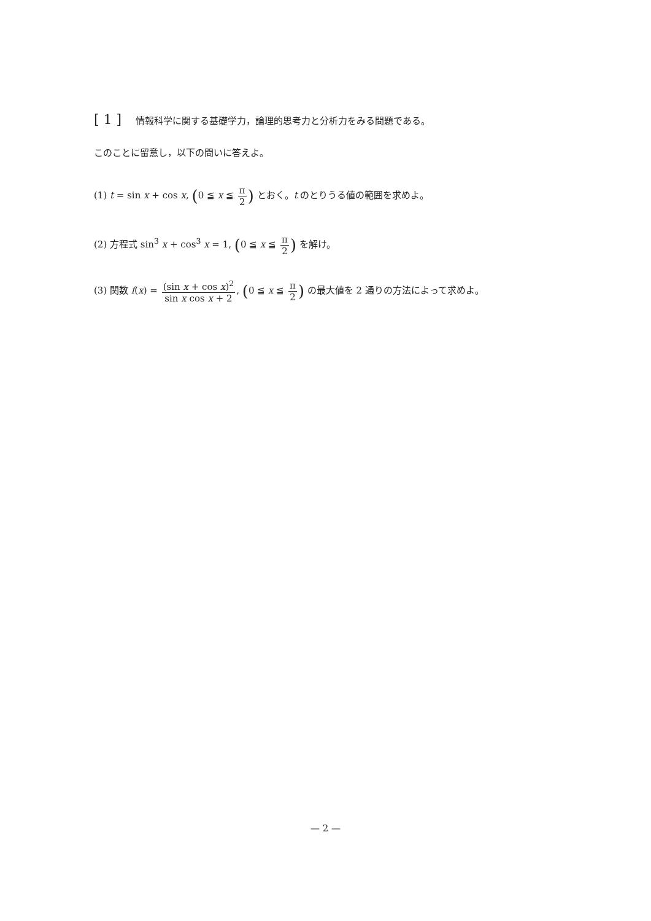[ 1 ] 情報科学に関する基礎学力，論理的思考力と分析力をみる問題である。
このことに留意し，以下の問いに答えよ。
(1) t = sin x + cos x, (0 ≦ x ≦ π 2) とおく。t のとりうる値の範囲を求めよ。
(2) 方程式 sin<sup>3</sup> x + cos<sup>3</sup> x = 1, (0 ≦ x ≦ π 2) を解け。
(3) 関数 f(x) = (sin x + cos x)<sup>2</sup> sin x cos x + 2, (0 ≦ x ≦ π 2) の最大値を 2 通りの方法によって求めよ。
— 2 —